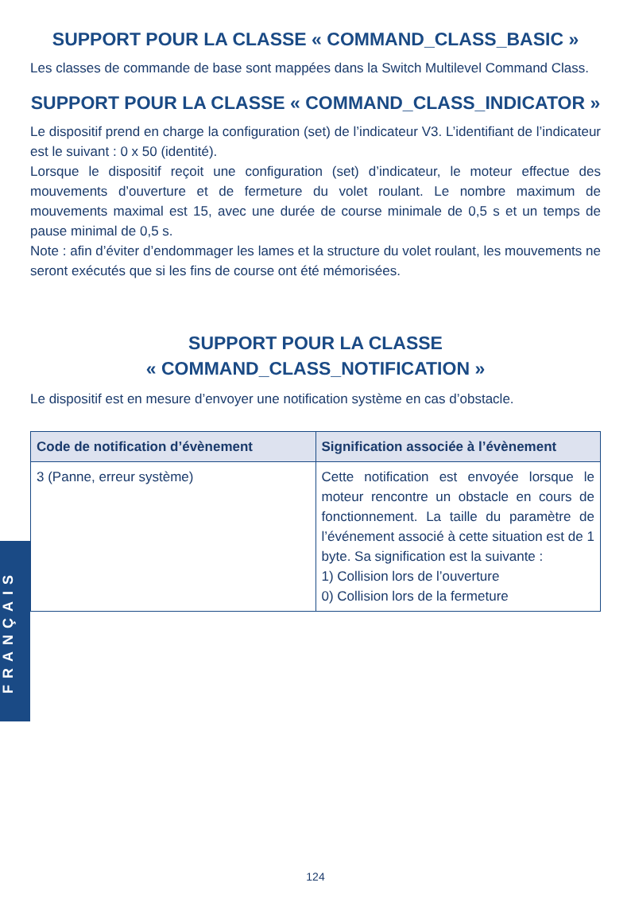SUPPORT POUR LA CLASSE « COMMAND_CLASS_BASIC »
Les classes de commande de base sont mappées dans la Switch Multilevel Command Class.
SUPPORT POUR LA CLASSE « COMMAND_CLASS_INDICATOR »
Le dispositif prend en charge la configuration (set) de l’indicateur V3. L’identifiant de l’indicateur est le suivant : 0 x 50 (identité).
Lorsque le dispositif reçoit une configuration (set) d’indicateur, le moteur effectue des mouvements d’ouverture et de fermeture du volet roulant. Le nombre maximum de mouvements maximal est 15, avec une durée de course minimale de 0,5 s et un temps de pause minimal de 0,5 s.
Note : afin d’éviter d’endommager les lames et la structure du volet roulant, les mouvements ne seront exécutés que si les fins de course ont été mémorisées.
SUPPORT POUR LA CLASSE
« COMMAND_CLASS_NOTIFICATION »
Le dispositif est en mesure d’envoyer une notification système en cas d’obstacle.
| Code de notification d’évènement | Signification associée à l’évènement |
| --- | --- |
| 3 (Panne, erreur système) | Cette notification est envoyée lorsque le moteur rencontre un obstacle en cours de fonctionnement. La taille du paramètre de l’événement associé à cette situation est de 1 byte. Sa signification est la suivante : 1) Collision lors de l’ouverture 0) Collision lors de la fermeture |
FRANÇAIS
124